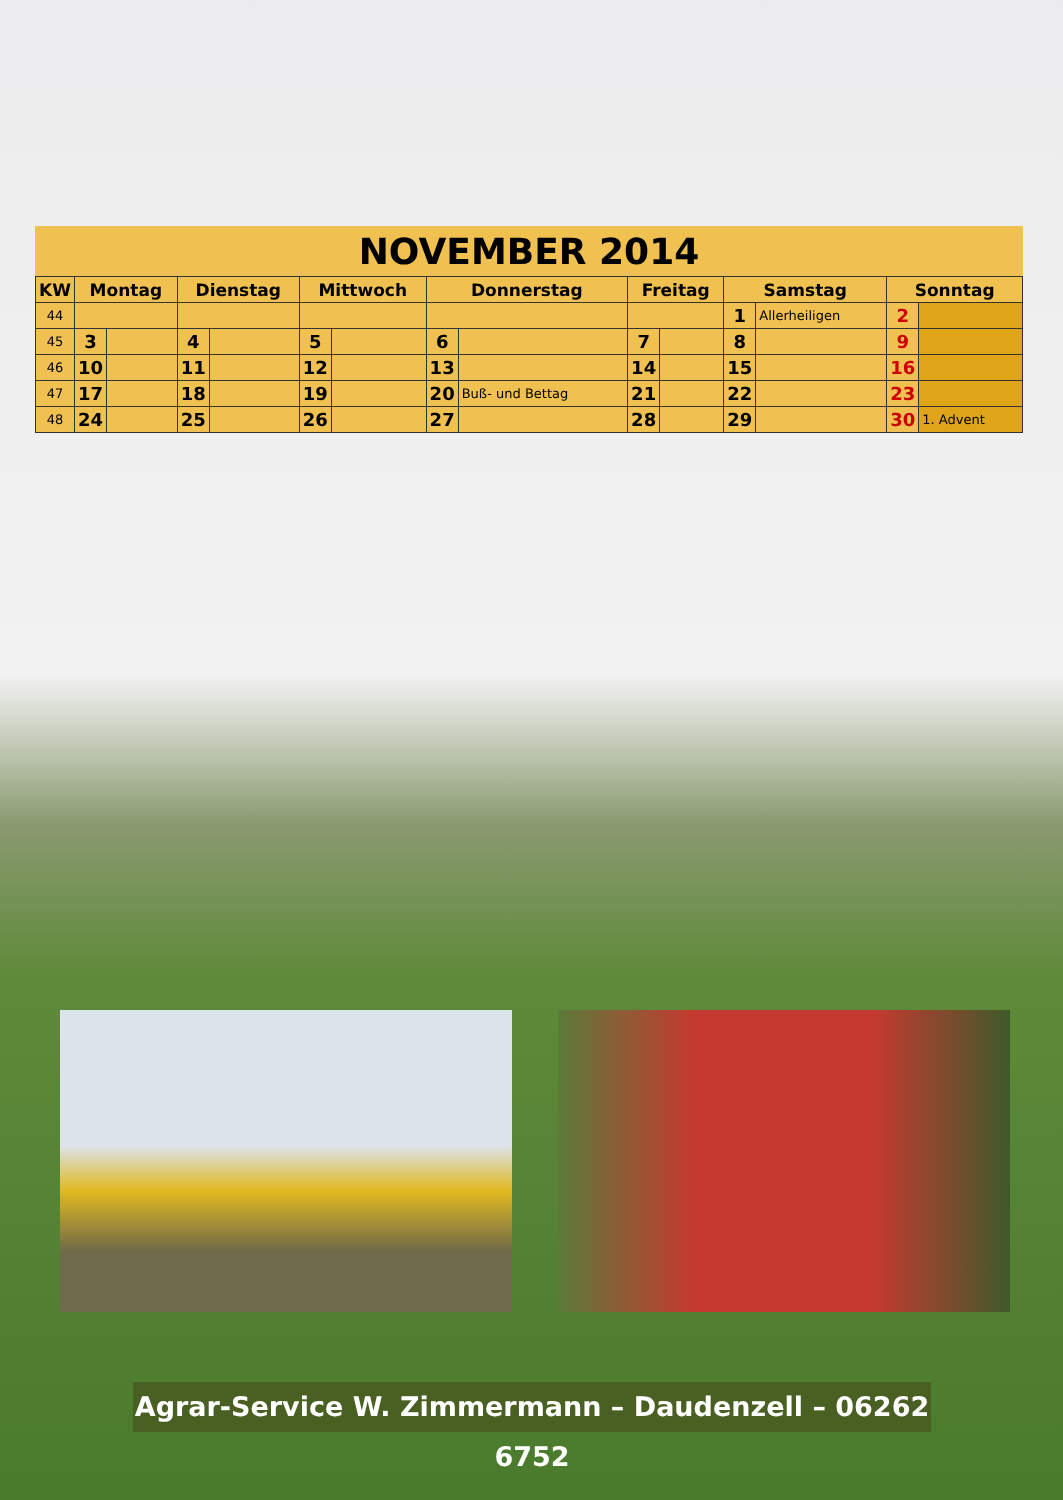NOVEMBER 2014
| KW | Montag | | Dienstag | | Mittwoch | | Donnerstag | | Freitag | | Samstag | | Sonntag | |
| --- | --- | --- | --- | --- | --- | --- | --- | --- | --- | --- | --- | --- | --- | --- |
| 44 | | | | | | | | | | | 1 | Allerheiligen | 2 | |
| 45 | 3 | | 4 | | 5 | | 6 | | 7 | | 8 | | 9 | |
| 46 | 10 | | 11 | | 12 | | 13 | | 14 | | 15 | | 16 | |
| 47 | 17 | | 18 | | 19 | | 20 | Buß- und Bettag | 21 | | 22 | | 23 | |
| 48 | 24 | | 25 | | 26 | | 27 | | 28 | | 29 | | 30 | 1. Advent |
Agrar-Service W. Zimmermann – Daudenzell – 06262 6752